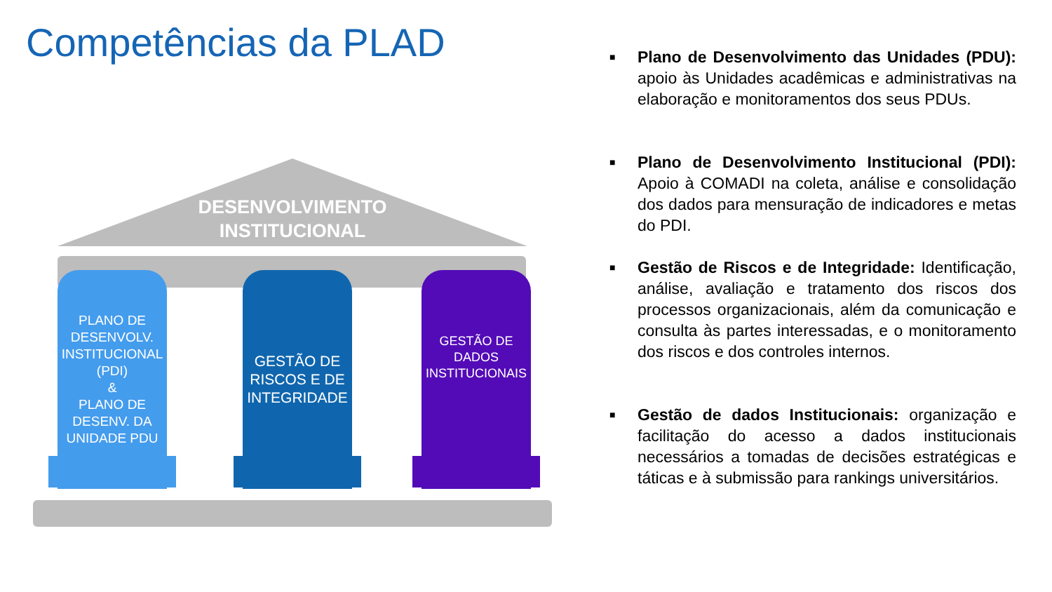Competências da PLAD
DESENVOLVIMENTO
INSTITUCIONAL
PLANO DE DESENVOLV. INSTITUCIONAL (PDI)
&
PLANO DE DESENV. DA UNIDADE PDU
GESTÃO DE RISCOS E DE INTEGRIDADE
GESTÃO DE DADOS INSTITUCIONAIS
■ Plano de Desenvolvimento das Unidades (PDU): apoio às Unidades acadêmicas e administrativas na elaboração e monitoramentos dos seus PDUs.
■ Plano de Desenvolvimento Institucional (PDI): Apoio à COMADI na coleta, análise e consolidação dos dados para mensuração de indicadores e metas do PDI.
■ Gestão de Riscos e de Integridade: Identificação, análise, avaliação e tratamento dos riscos dos processos organizacionais, além da comunicação e consulta às partes interessadas, e o monitoramento dos riscos e dos controles internos.
■ Gestão de dados Institucionais: organização e facilitação do acesso a dados institucionais necessários a tomadas de decisões estratégicas e táticas e à submissão para rankings universitários.